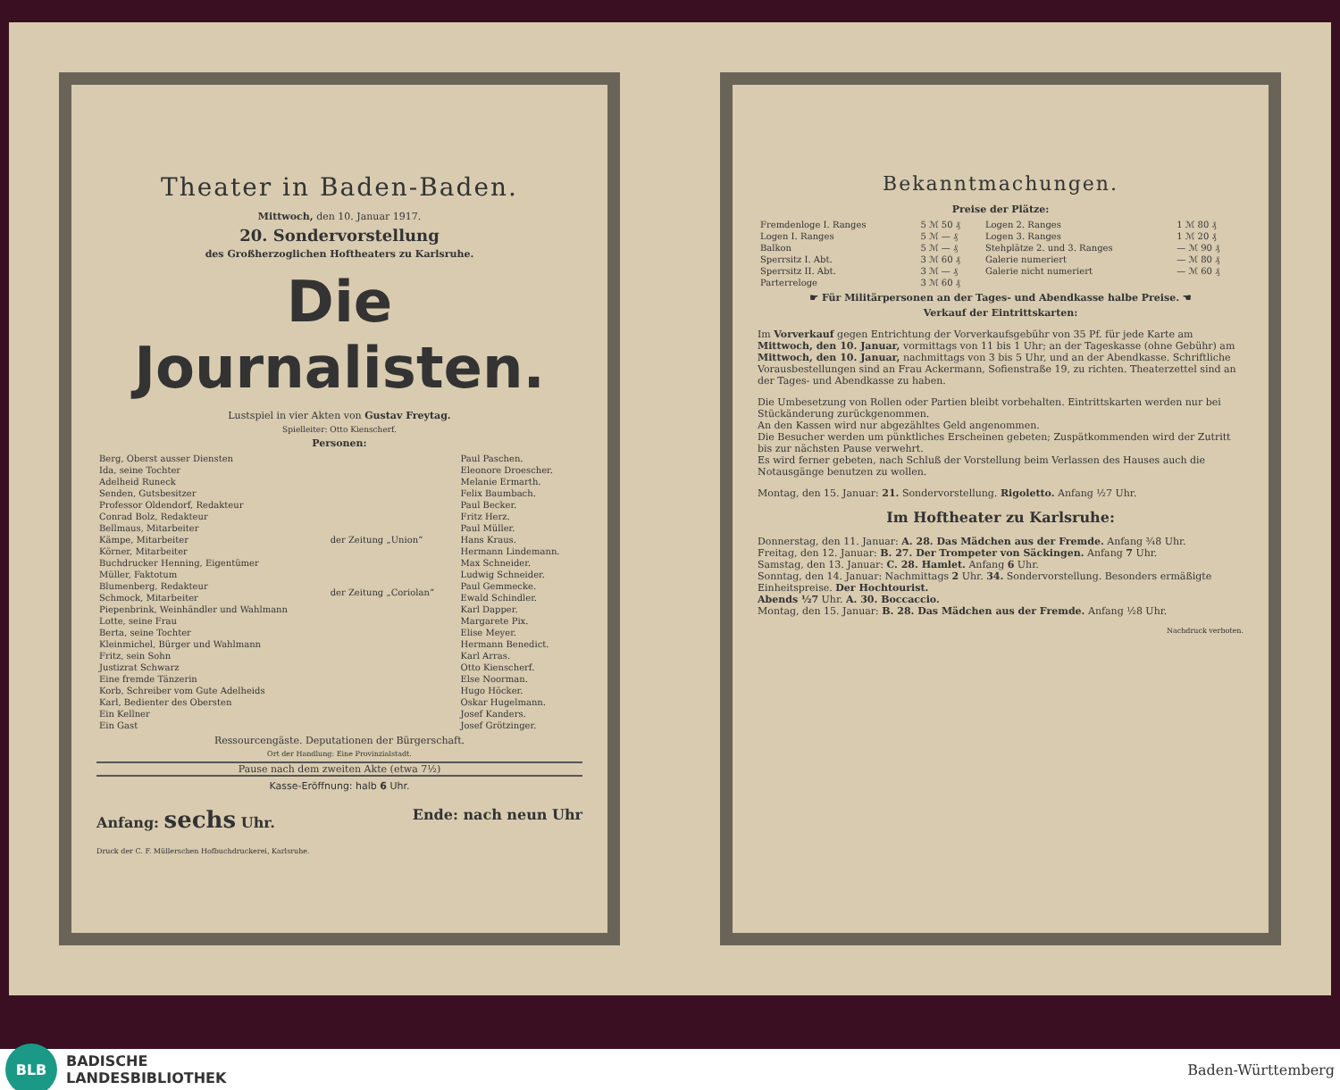Theater in Baden-Baden.
Mittwoch, den 10. Januar 1917.
20. Sondervorstellung
des Großherzoglichen Hoftheaters zu Karlsruhe.
Die Journalisten.
Lustspiel in vier Akten von Gustav Freytag.
Spielleiter: Otto Kienscherf.
Personen:
| Berg, Oberst ausser Diensten | | Paul Paschen. |
| Ida, seine Tochter | | Eleonore Droescher. |
| Adelheid Runeck | | Melanie Ermarth. |
| Senden, Gutsbesitzer | | Felix Baumbach. |
| Professor Oldendorf, Redakteur | der Zeitung „Union“ | Paul Becker. |
| Conrad Bolz, Redakteur | | Fritz Herz. |
| Bellmaus, Mitarbeiter | | Paul Müller. |
| Kämpe, Mitarbeiter | | Hans Kraus. |
| Körner, Mitarbeiter | | Hermann Lindemann. |
| Buchdrucker Henning, Eigentümer | | Max Schneider. |
| Müller, Faktotum | | Ludwig Schneider. |
| Blumenberg, Redakteur | der Zeitung „Coriolan“ | Paul Gemmecke. |
| Schmock, Mitarbeiter | | Ewald Schindler. |
| Piepenbrink, Weinhändler und Wahlmann | | Karl Dapper. |
| Lotte, seine Frau | | Margarete Pix. |
| Berta, seine Tochter | | Elise Meyer. |
| Kleinmichel, Bürger und Wahlmann | | Hermann Benedict. |
| Fritz, sein Sohn | | Karl Arras. |
| Justizrat Schwarz | | Otto Kienscherf. |
| Eine fremde Tänzerin | | Else Noorman. |
| Korb, Schreiber vom Gute Adelheids | | Hugo Höcker. |
| Karl, Bedienter des Obersten | | Oskar Hugelmann. |
| Ein Kellner | | Josef Kanders. |
| Ein Gast | | Josef Grötzinger. |
Ressourcengäste. Deputationen der Bürgerschaft.
Ort der Handlung: Eine Provinzialstadt.
Pause nach dem zweiten Akte (etwa 7½)
Kasse-Eröffnung: halb 6 Uhr.
Anfang: sechs Uhr. Ende: nach neun Uhr
Druck der C. F. Müllerschen Hofbuchdruckerei, Karlsruhe.
Bekanntmachungen.
Preise der Plätze:
| Fremdenloge I. Ranges | 5 ℳ 50 ₰ | Logen 2. Ranges | 1 ℳ 80 ₰ |
| Logen I. Ranges | 5 ℳ — ₰ | Logen 3. Ranges | 1 ℳ 20 ₰ |
| Balkon | 5 ℳ — ₰ | Stehplätze 2. und 3. Ranges | — ℳ 90 ₰ |
| Sperrsitz I. Abt. | 3 ℳ 60 ₰ | Galerie numeriert | — ℳ 80 ₰ |
| Sperrsitz II. Abt. | 3 ℳ — ₰ | Galerie nicht numeriert | — ℳ 60 ₰ |
| Parterreloge | 3 ℳ 60 ₰ | | |
☛ Für Militärpersonen an der Tages- und Abendkasse halbe Preise. ☚
Verkauf der Eintrittskarten:
Im Vorverkauf gegen Entrichtung der Vorverkaufsgebühr von 35 Pf. für jede Karte am Mittwoch, den 10. Januar, vormittags von 11 bis 1 Uhr; an der Tageskasse (ohne Gebühr) am Mittwoch, den 10. Januar, nachmittags von 3 bis 5 Uhr, und an der Abendkasse. Schriftliche Vorausbestellungen sind an Frau Ackermann, Sofienstraße 19, zu richten. Theaterzettel sind an der Tages- und Abendkasse zu haben.
Die Umbesetzung von Rollen oder Partien bleibt vorbehalten. Eintrittskarten werden nur bei Stückänderung zurückgenommen.
An den Kassen wird nur abgezähltes Geld angenommen.
Die Besucher werden um pünktliches Erscheinen gebeten; Zuspätkommenden wird der Zutritt bis zur nächsten Pause verwehrt.
Es wird ferner gebeten, nach Schluß der Vorstellung beim Verlassen des Hauses auch die Notausgänge benutzen zu wollen.
Montag, den 15. Januar: 21. Sondervorstellung. Rigoletto. Anfang ½7 Uhr.
Im Hoftheater zu Karlsruhe:
Donnerstag, den 11. Januar: A. 28. Das Mädchen aus der Fremde. Anfang ¾8 Uhr.
Freitag, den 12. Januar: B. 27. Der Trompeter von Säckingen. Anfang 7 Uhr.
Samstag, den 13. Januar: C. 28. Hamlet. Anfang 6 Uhr.
Sonntag, den 14. Januar: Nachmittags 2 Uhr. 34. Sondervorstellung. Besonders ermäßigte Einheitspreise. Der Hochtourist.
Abends ½7 Uhr. A. 30. Boccaccio.
Montag, den 15. Januar: B. 28. Das Mädchen aus der Fremde. Anfang ½8 Uhr.
Nachdruck verboten.
BLB
BADISCHE
LANDESBIBLIOTHEK
Baden-Württemberg